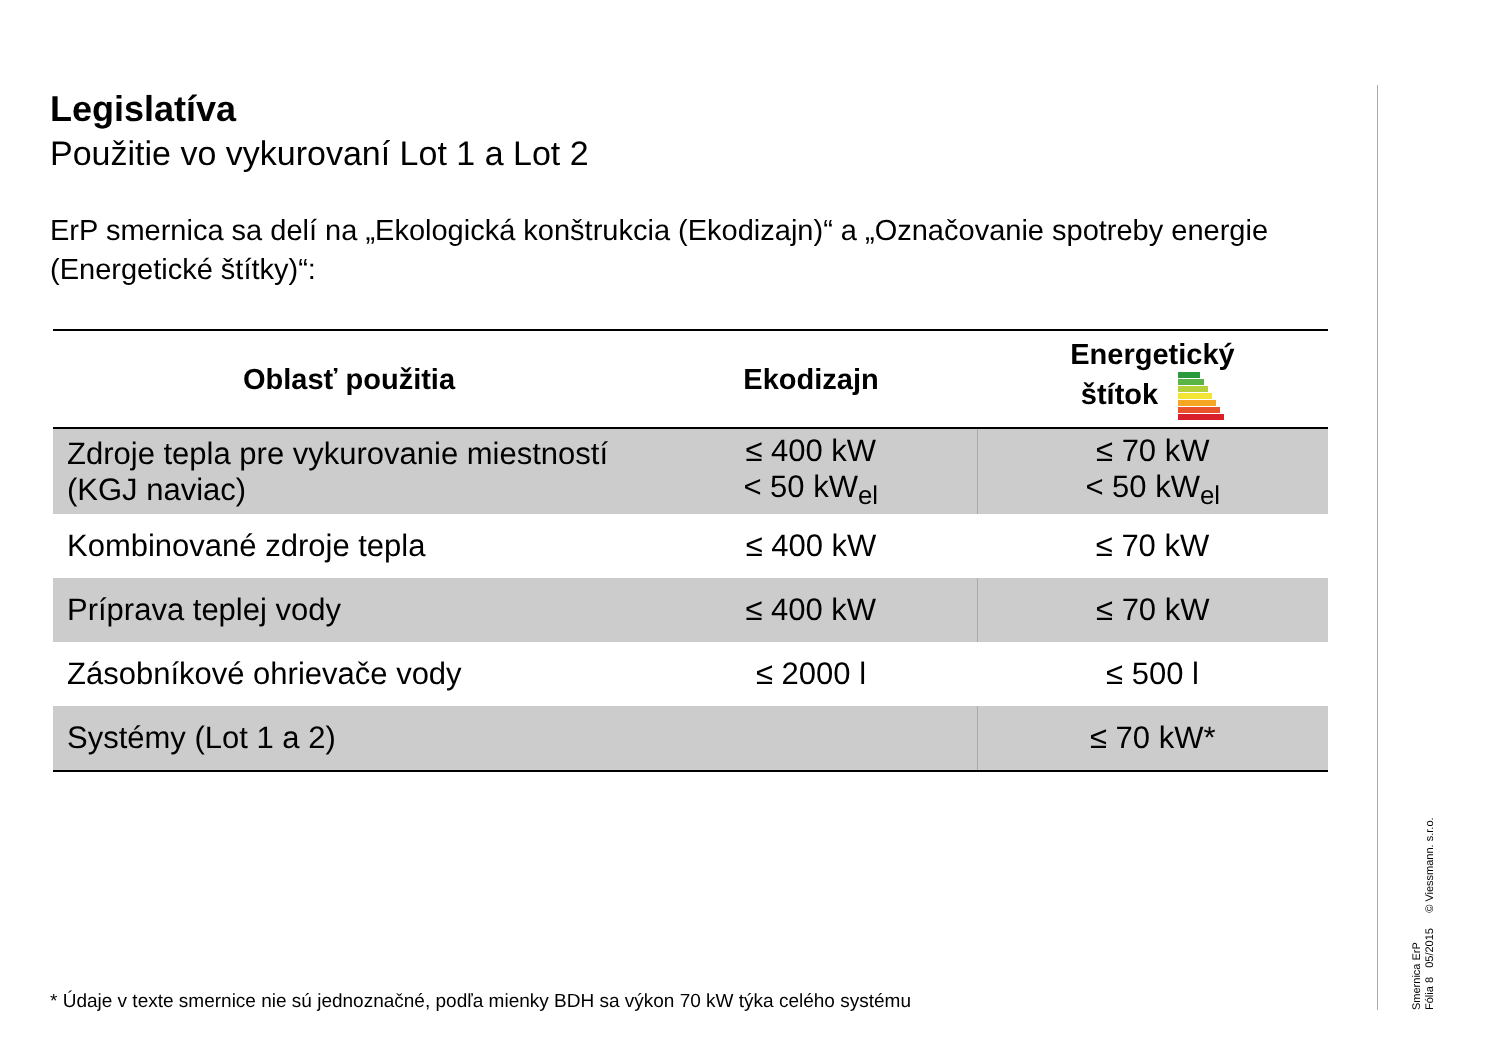Legislatíva
Použitie vo vykurovaní Lot 1 a Lot 2
ErP smernica sa delí na „Ekologická konštrukcia (Ekodizajn)“ a „Označovanie spotreby energie (Energetické štítky)“:
| Oblasť použitia | Ekodizajn | Energetický štítok |
| --- | --- | --- |
| Zdroje tepla pre vykurovanie miestností (KGJ naviac) | ≤ 400 kW < 50 kW<sub>el</sub> | ≤ 70 kW < 50 kW<sub>el</sub> |
| Kombinované zdroje tepla | ≤ 400 kW | ≤ 70 kW |
| Príprava teplej vody | ≤ 400 kW | ≤ 70 kW |
| Zásobníkové ohrievače vody | ≤ 2000 l | ≤ 500 l |
| Systémy (Lot 1 a 2) | | ≤ 70 kW* |
* Údaje v texte smernice nie sú jednoznačné, podľa mienky BDH sa výkon 70 kW týka celého systému
Smernica ErP
Fólia 8 05/2015 © Viessmann. s.r.o.